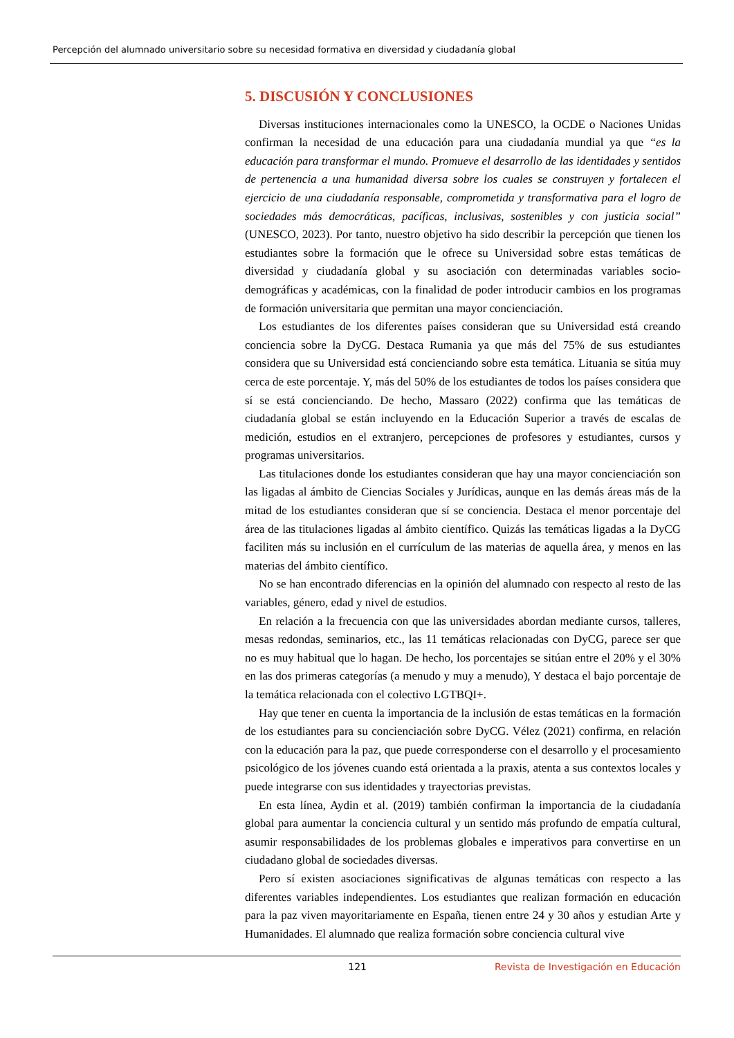Percepción del alumnado universitario sobre su necesidad formativa en diversidad y ciudadanía global
5. DISCUSIÓN Y CONCLUSIONES
Diversas instituciones internacionales como la UNESCO, la OCDE o Naciones Unidas confirman la necesidad de una educación para una ciudadanía mundial ya que “es la educación para transformar el mundo. Promueve el desarrollo de las identidades y sentidos de pertenencia a una humanidad diversa sobre los cuales se construyen y fortalecen el ejercicio de una ciudadanía responsable, comprometida y transformativa para el logro de sociedades más democráticas, pacíficas, inclusivas, sostenibles y con justicia social” (UNESCO, 2023). Por tanto, nuestro objetivo ha sido describir la percepción que tienen los estudiantes sobre la formación que le ofrece su Universidad sobre estas temáticas de diversidad y ciudadanía global y su asociación con determinadas variables socio-demográficas y académicas, con la finalidad de poder introducir cambios en los programas de formación universitaria que permitan una mayor concienciación.
Los estudiantes de los diferentes países consideran que su Universidad está creando conciencia sobre la DyCG. Destaca Rumania ya que más del 75% de sus estudiantes considera que su Universidad está concienciando sobre esta temática. Lituania se sitúa muy cerca de este porcentaje. Y, más del 50% de los estudiantes de todos los países considera que sí se está concienciando. De hecho, Massaro (2022) confirma que las temáticas de ciudadanía global se están incluyendo en la Educación Superior a través de escalas de medición, estudios en el extranjero, percepciones de profesores y estudiantes, cursos y programas universitarios.
Las titulaciones donde los estudiantes consideran que hay una mayor concienciación son las ligadas al ámbito de Ciencias Sociales y Jurídicas, aunque en las demás áreas más de la mitad de los estudiantes consideran que sí se conciencia. Destaca el menor porcentaje del área de las titulaciones ligadas al ámbito científico. Quizás las temáticas ligadas a la DyCG faciliten más su inclusión en el currículum de las materias de aquella área, y menos en las materias del ámbito científico.
No se han encontrado diferencias en la opinión del alumnado con respecto al resto de las variables, género, edad y nivel de estudios.
En relación a la frecuencia con que las universidades abordan mediante cursos, talleres, mesas redondas, seminarios, etc., las 11 temáticas relacionadas con DyCG, parece ser que no es muy habitual que lo hagan. De hecho, los porcentajes se sitúan entre el 20% y el 30% en las dos primeras categorías (a menudo y muy a menudo), Y destaca el bajo porcentaje de la temática relacionada con el colectivo LGTBQI+.
Hay que tener en cuenta la importancia de la inclusión de estas temáticas en la formación de los estudiantes para su concienciación sobre DyCG. Vélez (2021) confirma, en relación con la educación para la paz, que puede corresponderse con el desarrollo y el procesamiento psicológico de los jóvenes cuando está orientada a la praxis, atenta a sus contextos locales y puede integrarse con sus identidades y trayectorias previstas.
En esta línea, Aydin et al. (2019) también confirman la importancia de la ciudadanía global para aumentar la conciencia cultural y un sentido más profundo de empatía cultural, asumir responsabilidades de los problemas globales e imperativos para convertirse en un ciudadano global de sociedades diversas.
Pero sí existen asociaciones significativas de algunas temáticas con respecto a las diferentes variables independientes. Los estudiantes que realizan formación en educación para la paz viven mayoritariamente en España, tienen entre 24 y 30 años y estudian Arte y Humanidades. El alumnado que realiza formación sobre conciencia cultural vive
121 Revista de Investigación en Educación